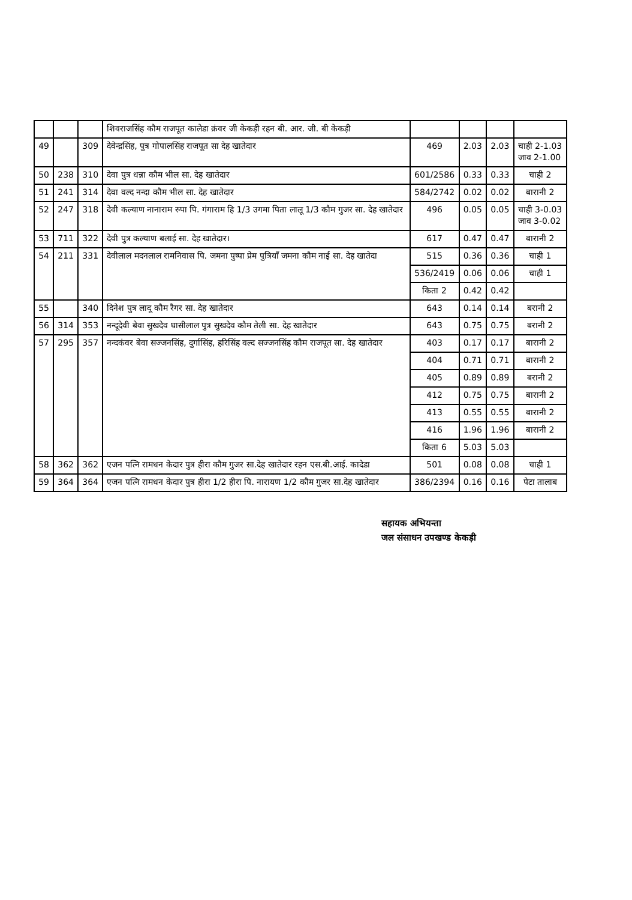| | | | शिवराजसिंह कौम राजपूत कालेडा क्रंवर जी केकड़ी रहन बी. आर. जी. बी केकड़ी | | | | |
| 49 | | 309 | देवेन्द्रसिंह, पुत्र गोपालसिंह राजपूत सा देह खातेदार | 469 | 2.03 | 2.03 | चाही 2-1.03 जाव 2-1.00 |
| 50 | 238 | 310 | देवा पुत्र धन्ना कौम भील सा. देह खातेदार | 601/2586 | 0.33 | 0.33 | चाही 2 |
| 51 | 241 | 314 | देवा वल्द नन्दा कौम भील सा. देह खातेदार | 584/2742 | 0.02 | 0.02 | बारानी 2 |
| 52 | 247 | 318 | देवी कल्याण नानाराम रुपा पि. गंगाराम हि 1/3 उगमा पिता लालू 1/3 कौम गुजर सा. देह खातेदार | 496 | 0.05 | 0.05 | चाही 3-0.03 जाव 3-0.02 |
| 53 | 711 | 322 | देवी पुत्र कल्याण बलाई सा. देह खातेदार। | 617 | 0.47 | 0.47 | बारानी 2 |
| 54 | 211 | 331 | देवीलाल मदनलाल रामनिवास पि. जमना पुष्पा प्रेम पुत्रियाँ जमना कौम नाई सा. देह खातेदा | 515 | 0.36 | 0.36 | चाही 1 |
| | | | | 536/2419 | 0.06 | 0.06 | चाही 1 |
| | | | | किता 2 | 0.42 | 0.42 | |
| 55 | | 340 | दिनेश पुत्र लादू कौम रैगर सा. देह खातेदार | 643 | 0.14 | 0.14 | बरानी 2 |
| 56 | 314 | 353 | नन्दूदेवी बेवा सुखदेव घासीलाल पुत्र सुखदेव कौम तेली सा. देह खातेदार | 643 | 0.75 | 0.75 | बरानी 2 |
| 57 | 295 | 357 | नन्दकंवर बेवा सज्जनसिंह, दुर्गासिंह, हरिसिंह वल्द सज्जनसिंह कौम राजपूत सा. देह खातेदार | 403 | 0.17 | 0.17 | बारानी 2 |
| | | | | 404 | 0.71 | 0.71 | बारानी 2 |
| | | | | 405 | 0.89 | 0.89 | बरानी 2 |
| | | | | 412 | 0.75 | 0.75 | बारानी 2 |
| | | | | 413 | 0.55 | 0.55 | बारानी 2 |
| | | | | 416 | 1.96 | 1.96 | बारानी 2 |
| | | | | किता 6 | 5.03 | 5.03 | |
| 58 | 362 | 362 | एजन पत्नि रामधन केदार पुत्र हीरा कौम गुजर सा.देह खातेदार रहन एस.बी.आई. कादेडा | 501 | 0.08 | 0.08 | चाही 1 |
| 59 | 364 | 364 | एजन पत्नि रामधन केदार पुत्र हीरा 1/2 हीरा पि. नारायण 1/2 कौम गुजर सा.देह खातेदार | 386/2394 | 0.16 | 0.16 | पेटा तालाब |
सहायक अभियन्ता
जल संसाधन उपखण्ड केकड़ी